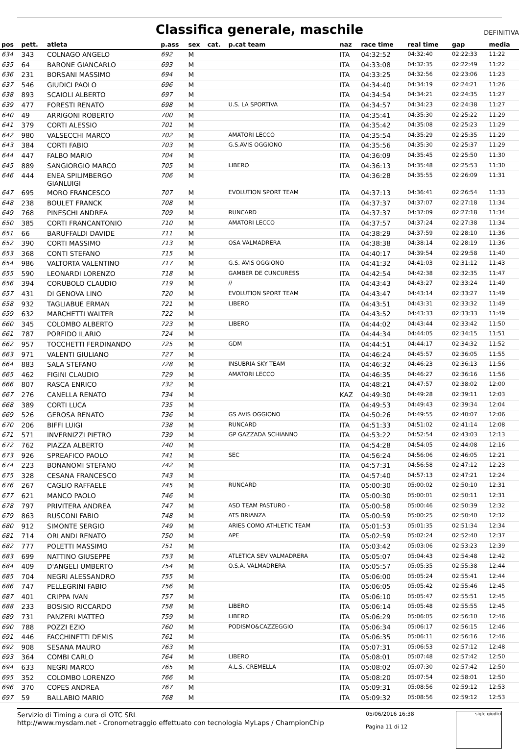Classifica generale, maschile DEFINITIVA
| pos | pett. | atleta | p.ass | sex | cat. | p.cat team | naz | race time | real time | gap | media |
| --- | --- | --- | --- | --- | --- | --- | --- | --- | --- | --- | --- |
| 634 | 343 | COLNAGO ANGELO | 692 | M | | | ITA | 04:32:52 | 04:32:40 | 02:22:33 | 11:22 |
| 635 | 64 | BARONE GIANCARLO | 693 | M | | | ITA | 04:33:08 | 04:32:35 | 02:22:49 | 11:22 |
| 636 | 231 | BORSANI MASSIMO | 694 | M | | | ITA | 04:33:25 | 04:32:56 | 02:23:06 | 11:23 |
| 637 | 546 | GIUDICI PAOLO | 696 | M | | | ITA | 04:34:40 | 04:34:19 | 02:24:21 | 11:26 |
| 638 | 893 | SCAIOLI ALBERTO | 697 | M | | | ITA | 04:34:54 | 04:34:21 | 02:24:35 | 11:27 |
| 639 | 477 | FORESTI RENATO | 698 | M | | U.S. LA SPORTIVA | ITA | 04:34:57 | 04:34:23 | 02:24:38 | 11:27 |
| 640 | 49 | ARRIGONI ROBERTO | 700 | M | | | ITA | 04:35:41 | 04:35:30 | 02:25:22 | 11:29 |
| 641 | 379 | CORTI ALESSIO | 701 | M | | | ITA | 04:35:42 | 04:35:08 | 02:25:23 | 11:29 |
| 642 | 980 | VALSECCHI MARCO | 702 | M | | AMATORI LECCO | ITA | 04:35:54 | 04:35:29 | 02:25:35 | 11:29 |
| 643 | 384 | CORTI FABIO | 703 | M | | G.S.AVIS OGGIONO | ITA | 04:35:56 | 04:35:30 | 02:25:37 | 11:29 |
| 644 | 447 | FALBO MARIO | 704 | M | | | ITA | 04:36:09 | 04:35:45 | 02:25:50 | 11:30 |
| 645 | 889 | SANGIORGIO MARCO | 705 | M | | LIBERO | ITA | 04:36:13 | 04:35:48 | 02:25:53 | 11:30 |
| 646 | 444 | ENEA SPILIMBERGO GIANLUIGI | 706 | M | | | ITA | 04:36:28 | 04:35:55 | 02:26:09 | 11:31 |
| 647 | 695 | MORO FRANCESCO | 707 | M | | EVOLUTION SPORT TEAM | ITA | 04:37:13 | 04:36:41 | 02:26:54 | 11:33 |
| 648 | 238 | BOULET FRANCK | 708 | M | | | ITA | 04:37:37 | 04:37:07 | 02:27:18 | 11:34 |
| 649 | 768 | PINESCHI ANDREA | 709 | M | | RUNCARD | ITA | 04:37:37 | 04:37:09 | 02:27:18 | 11:34 |
| 650 | 385 | CORTI FRANCANTONIO | 710 | M | | AMATORI LECCO | ITA | 04:37:57 | 04:37:24 | 02:27:38 | 11:34 |
| 651 | 66 | BARUFFALDI DAVIDE | 711 | M | | | ITA | 04:38:29 | 04:37:59 | 02:28:10 | 11:36 |
| 652 | 390 | CORTI MASSIMO | 713 | M | | OSA VALMADRERA | ITA | 04:38:38 | 04:38:14 | 02:28:19 | 11:36 |
| 653 | 368 | CONTI STEFANO | 715 | M | | | ITA | 04:40:17 | 04:39:54 | 02:29:58 | 11:40 |
| 654 | 986 | VALTORTA VALENTINO | 717 | M | | G.S. AVIS OGGIONO | ITA | 04:41:32 | 04:41:03 | 02:31:12 | 11:43 |
| 655 | 590 | LEONARDI LORENZO | 718 | M | | GAMBER DE CUNCURESS | ITA | 04:42:54 | 04:42:38 | 02:32:35 | 11:47 |
| 656 | 394 | CORUBOLO CLAUDIO | 719 | M | | // | ITA | 04:43:43 | 04:43:27 | 02:33:24 | 11:49 |
| 657 | 431 | DI GENOVA LINO | 720 | M | | EVOLUTION SPORT TEAM | ITA | 04:43:47 | 04:43:14 | 02:33:27 | 11:49 |
| 658 | 932 | TAGLIABUE ERMAN | 721 | M | | LIBERO | ITA | 04:43:51 | 04:43:31 | 02:33:32 | 11:49 |
| 659 | 632 | MARCHETTI WALTER | 722 | M | | | ITA | 04:43:52 | 04:43:33 | 02:33:33 | 11:49 |
| 660 | 345 | COLOMBO ALBERTO | 723 | M | | LIBERO | ITA | 04:44:02 | 04:43:44 | 02:33:42 | 11:50 |
| 661 | 787 | PORFIDO ILARIO | 724 | M | | | ITA | 04:44:34 | 04:44:05 | 02:34:15 | 11:51 |
| 662 | 957 | TOCCHETTI FERDINANDO | 725 | M | | GDM | ITA | 04:44:51 | 04:44:17 | 02:34:32 | 11:52 |
| 663 | 971 | VALENTI GIULIANO | 727 | M | | | ITA | 04:46:24 | 04:45:57 | 02:36:05 | 11:55 |
| 664 | 883 | SALA STEFANO | 728 | M | | INSUBRIA SKY TEAM | ITA | 04:46:32 | 04:46:23 | 02:36:13 | 11:56 |
| 665 | 462 | FIGINI CLAUDIO | 729 | M | | AMATORI LECCO | ITA | 04:46:35 | 04:46:27 | 02:36:16 | 11:56 |
| 666 | 807 | RASCA ENRICO | 732 | M | | | ITA | 04:48:21 | 04:47:57 | 02:38:02 | 12:00 |
| 667 | 276 | CANELLA RENATO | 734 | M | | | KAZ | 04:49:30 | 04:49:28 | 02:39:11 | 12:03 |
| 668 | 389 | CORTI LUCA | 735 | M | | | ITA | 04:49:53 | 04:49:43 | 02:39:34 | 12:04 |
| 669 | 526 | GEROSA RENATO | 736 | M | | GS AVIS OGGIONO | ITA | 04:50:26 | 04:49:55 | 02:40:07 | 12:06 |
| 670 | 206 | BIFFI LUIGI | 738 | M | | RUNCARD | ITA | 04:51:33 | 04:51:02 | 02:41:14 | 12:08 |
| 671 | 571 | INVERNIZZI PIETRO | 739 | M | | GP GAZZADA SCHIANNO | ITA | 04:53:22 | 04:52:54 | 02:43:03 | 12:13 |
| 672 | 762 | PIAZZA ALBERTO | 740 | M | | | ITA | 04:54:28 | 04:54:05 | 02:44:08 | 12:16 |
| 673 | 926 | SPREAFICO PAOLO | 741 | M | | SEC | ITA | 04:56:24 | 04:56:06 | 02:46:05 | 12:21 |
| 674 | 223 | BONANOMI STEFANO | 742 | M | | | ITA | 04:57:31 | 04:56:58 | 02:47:12 | 12:23 |
| 675 | 328 | CESANA FRANCESCO | 743 | M | | | ITA | 04:57:40 | 04:57:13 | 02:47:21 | 12:24 |
| 676 | 267 | CAGLIO RAFFAELE | 745 | M | | RUNCARD | ITA | 05:00:30 | 05:00:02 | 02:50:10 | 12:31 |
| 677 | 621 | MANCO PAOLO | 746 | M | | | ITA | 05:00:30 | 05:00:01 | 02:50:11 | 12:31 |
| 678 | 797 | PRIVITERA ANDREA | 747 | M | | ASD TEAM PASTURO - | ITA | 05:00:58 | 05:00:46 | 02:50:39 | 12:32 |
| 679 | 863 | RUSCONI FABIO | 748 | M | | ATS BRIANZA | ITA | 05:00:59 | 05:00:25 | 02:50:40 | 12:32 |
| 680 | 912 | SIMONTE SERGIO | 749 | M | | ARIES COMO ATHLETIC TEAM | ITA | 05:01:53 | 05:01:35 | 02:51:34 | 12:34 |
| 681 | 714 | ORLANDI RENATO | 750 | M | | APE | ITA | 05:02:59 | 05:02:24 | 02:52:40 | 12:37 |
| 682 | 777 | POLETTI MASSIMO | 751 | M | | | ITA | 05:03:42 | 05:03:06 | 02:53:23 | 12:39 |
| 683 | 699 | NATTINO GIUSEPPE | 753 | M | | ATLETICA SEV VALMADRERA | ITA | 05:05:07 | 05:04:43 | 02:54:48 | 12:42 |
| 684 | 409 | D'ANGELI UMBERTO | 754 | M | | O.S.A. VALMADRERA | ITA | 05:05:57 | 05:05:35 | 02:55:38 | 12:44 |
| 685 | 704 | NEGRI ALESSANDRO | 755 | M | | | ITA | 05:06:00 | 05:05:24 | 02:55:41 | 12:44 |
| 686 | 747 | PELLEGRINI FABIO | 756 | M | | | ITA | 05:06:05 | 05:05:42 | 02:55:46 | 12:45 |
| 687 | 401 | CRIPPA IVAN | 757 | M | | | ITA | 05:06:10 | 05:05:47 | 02:55:51 | 12:45 |
| 688 | 233 | BOSISIO RICCARDO | 758 | M | | LIBERO | ITA | 05:06:14 | 05:05:48 | 02:55:55 | 12:45 |
| 689 | 731 | PANZERI MATTEO | 759 | M | | LIBERO | ITA | 05:06:29 | 05:06:05 | 02:56:10 | 12:46 |
| 690 | 788 | POZZI EZIO | 760 | M | | PODISMO&CAZZEGGIO | ITA | 05:06:34 | 05:06:17 | 02:56:15 | 12:46 |
| 691 | 446 | FACCHINETTI DEMIS | 761 | M | | | ITA | 05:06:35 | 05:06:11 | 02:56:16 | 12:46 |
| 692 | 908 | SESANA MAURO | 763 | M | | | ITA | 05:07:31 | 05:06:53 | 02:57:12 | 12:48 |
| 693 | 364 | COMBI CARLO | 764 | M | | LIBERO | ITA | 05:08:01 | 05:07:48 | 02:57:42 | 12:50 |
| 694 | 633 | NEGRI MARCO | 765 | M | | A.L.S. CREMELLA | ITA | 05:08:02 | 05:07:30 | 02:57:42 | 12:50 |
| 695 | 352 | COLOMBO LORENZO | 766 | M | | | ITA | 05:08:20 | 05:07:54 | 02:58:01 | 12:50 |
| 696 | 370 | COPES ANDREA | 767 | M | | | ITA | 05:09:31 | 05:08:56 | 02:59:12 | 12:53 |
| 697 | 59 | BALLABIO MARIO | 768 | M | | | ITA | 05:09:32 | 05:08:56 | 02:59:12 | 12:53 |
Servizio di Timing a cura di OTC SRL
http://www.mysdam.net - Cronometraggio effettuato con tecnologia MyLaps / ChampionChip
05/06/2016 16:38
Pagina 11 di 12
sigle giudici